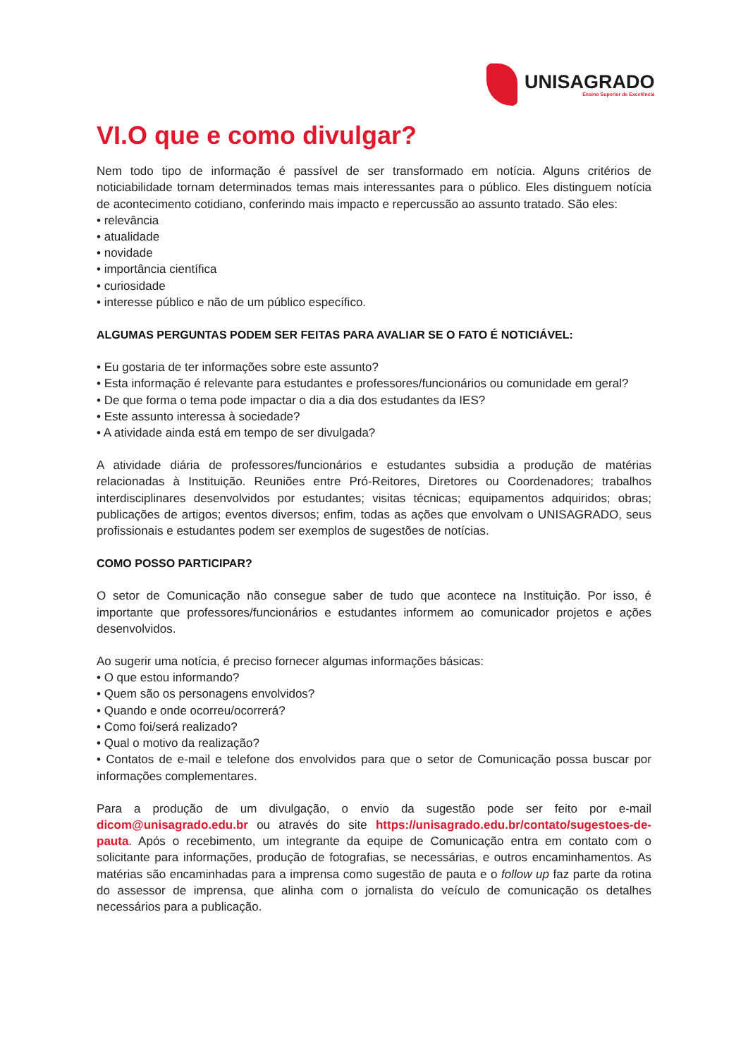UNISAGRADO
Ensino Superior de Excelência
VI.O que e como divulgar?
Nem todo tipo de informação é passível de ser transformado em notícia. Alguns critérios de noticiabilidade tornam determinados temas mais interessantes para o público. Eles distinguem notícia de acontecimento cotidiano, conferindo mais impacto e repercussão ao assunto tratado. São eles:
• relevância
• atualidade
• novidade
• importância científica
• curiosidade
• interesse público e não de um público específico.
ALGUMAS PERGUNTAS PODEM SER FEITAS PARA AVALIAR SE O FATO É NOTICIÁVEL:
• Eu gostaria de ter informações sobre este assunto?
• Esta informação é relevante para estudantes e professores/funcionários ou comunidade em geral?
• De que forma o tema pode impactar o dia a dia dos estudantes da IES?
• Este assunto interessa à sociedade?
• A atividade ainda está em tempo de ser divulgada?
A atividade diária de professores/funcionários e estudantes subsidia a produção de matérias relacionadas à Instituição. Reuniões entre Pró-Reitores, Diretores ou Coordenadores; trabalhos interdisciplinares desenvolvidos por estudantes; visitas técnicas; equipamentos adquiridos; obras; publicações de artigos; eventos diversos; enfim, todas as ações que envolvam o UNISAGRADO, seus profissionais e estudantes podem ser exemplos de sugestões de notícias.
COMO POSSO PARTICIPAR?
O setor de Comunicação não consegue saber de tudo que acontece na Instituição. Por isso, é importante que professores/funcionários e estudantes informem ao comunicador projetos e ações desenvolvidos.
Ao sugerir uma notícia, é preciso fornecer algumas informações básicas:
• O que estou informando?
• Quem são os personagens envolvidos?
• Quando e onde ocorreu/ocorrerá?
• Como foi/será realizado?
• Qual o motivo da realização?
• Contatos de e-mail e telefone dos envolvidos para que o setor de Comunicação possa buscar por informações complementares.
Para a produção de um divulgação, o envio da sugestão pode ser feito por e-mail dicom@unisagrado.edu.br ou através do site https://unisagrado.edu.br/contato/sugestoes-de-pauta. Após o recebimento, um integrante da equipe de Comunicação entra em contato com o solicitante para informações, produção de fotografias, se necessárias, e outros encaminhamentos. As matérias são encaminhadas para a imprensa como sugestão de pauta e o follow up faz parte da rotina do assessor de imprensa, que alinha com o jornalista do veículo de comunicação os detalhes necessários para a publicação.